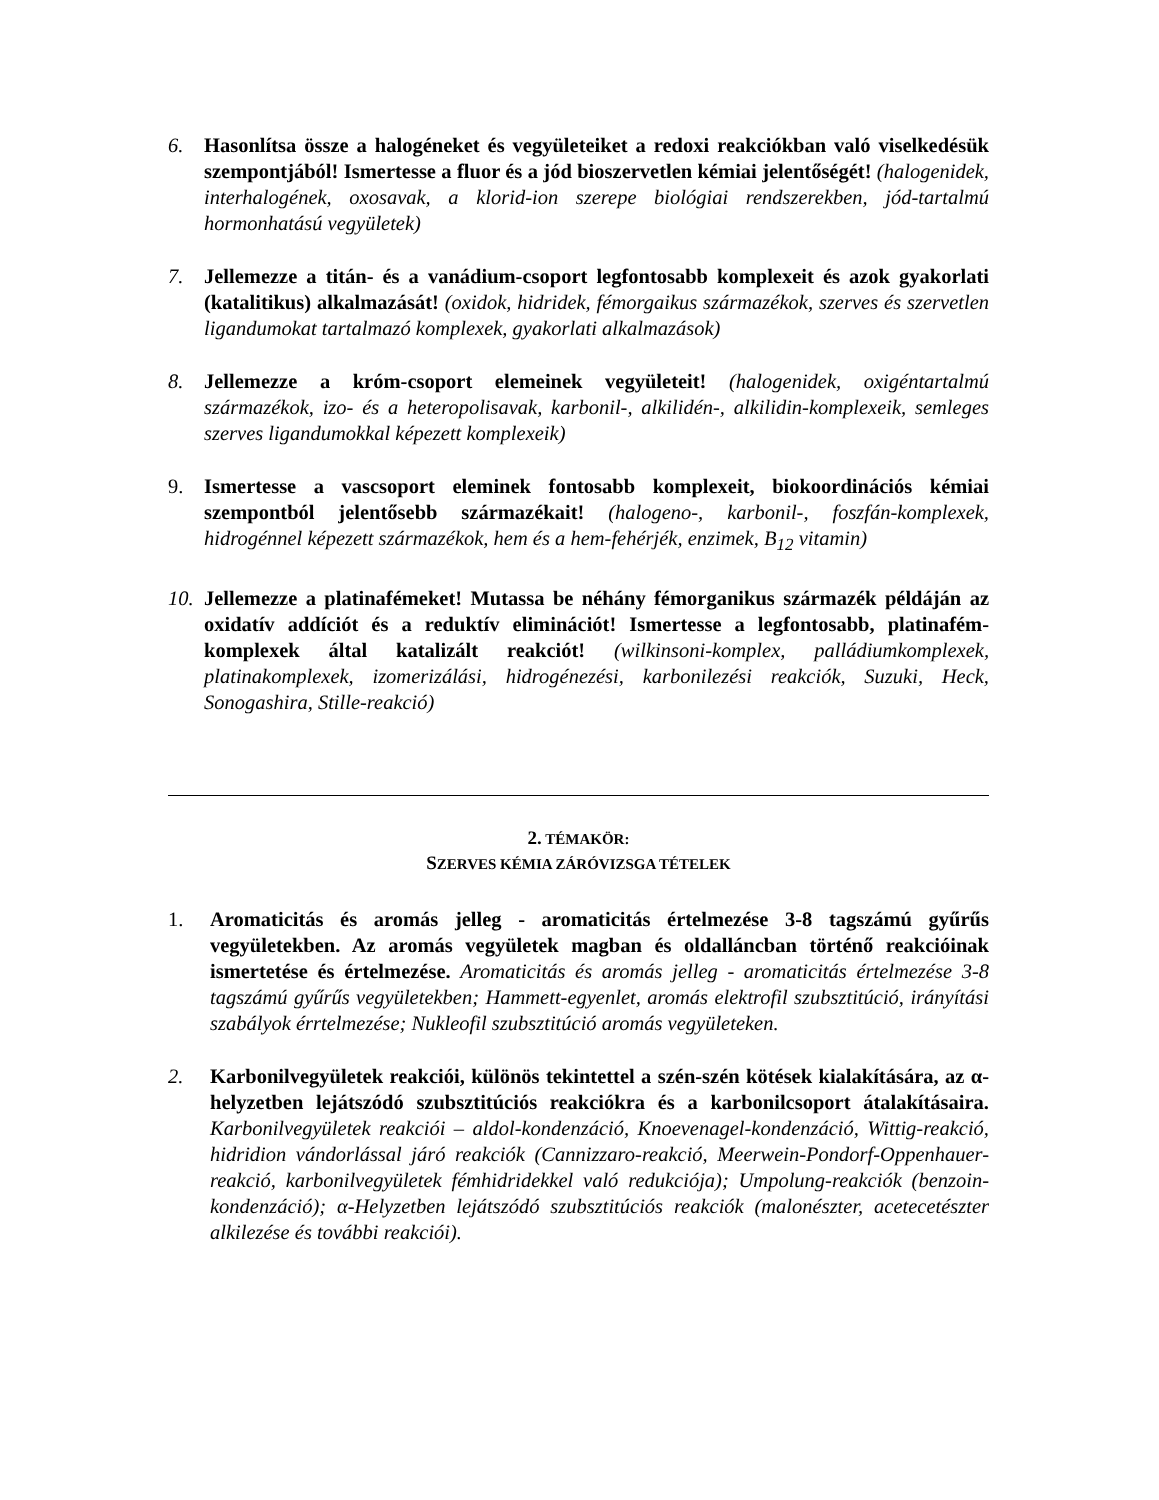6. Hasonlítsa össze a halogéneket és vegyületeiket a redoxi reakciókban való viselkedésük szempontjából! Ismertesse a fluor és a jód bioszervetlen kémiai jelentőségét! (halogenidek, interhalogének, oxosavak, a klorid-ion szerepe biológiai rendszerekben, jód-tartalmú hormonhatású vegyületek)
7. Jellemezze a titán- és a vanádium-csoport legfontosabb komplexeit és azok gyakorlati (katalitikus) alkalmazását! (oxidok, hidridek, fémorgaikus származékok, szerves és szervetlen ligandumokat tartalmazó komplexek, gyakorlati alkalmazások)
8. Jellemezze a króm-csoport elemeinek vegyületeit! (halogenidek, oxigéntartalmú származékok, izo- és a heteropolisavak, karbonil-, alkilidén-, alkilidin-komplexeik, semleges szerves ligandumokkal képezett komplexeik)
9. Ismertesse a vascsoport eleminek fontosabb komplexeit, biokoordinációs kémiai szempontból jelentősebb származékait! (halogeno-, karbonil-, foszfán-komplexek, hidrogénnel képezett származékok, hem és a hem-fehérjék, enzimek, B<sub>12</sub> vitamin)
10.
Jellemezze a platinafémeket! Mutassa be néhány fémorganikus származék példáján az oxidatív addíciót és a reduktív eliminációt! Ismertesse a legfontosabb, platinafém-komplexek által katalizált reakciót! (wilkinsoni-komplex, palládiumkomplexek, platinakomplexek, izomerizálási, hidrogénezési, karbonilezési reakciók, Suzuki, Heck, Sonogashira, Stille-reakció)
2. TÉMAKÖR:
SZERVES KÉMIA ZÁRÓVIZSGA TÉTELEK
1. Aromaticitás és aromás jelleg - aromaticitás értelmezése 3-8 tagszámú gyűrűs vegyületekben. Az aromás vegyületek magban és oldalláncban történő reakcióinak ismertetése és értelmezése. Aromaticitás és aromás jelleg - aromaticitás értelmezése 3-8 tagszámú gyűrűs vegyületekben; Hammett-egyenlet, aromás elektrofil szubsztitúció, irányítási szabályok érrtelmezése; Nukleofil szubsztitúció aromás vegyületeken.
2. Karbonilvegyületek reakciói, különös tekintettel a szén-szén kötések kialakítására, az α-helyzetben lejátszódó szubsztitúciós reakciókra és a karbonilcsoport átalakításaira. Karbonilvegyületek reakciói – aldol-kondenzáció, Knoevenagel-kondenzáció, Wittig-reakció, hidridion vándorlással járó reakciók (Cannizzaro-reakció, Meerwein-Pondorf-Oppenhauer-reakció, karbonilvegyületek fémhidridekkel való redukciója); Umpolung-reakciók (benzoin-kondenzáció); α-Helyzetben lejátszódó szubsztitúciós reakciók (malonészter, acetecetészter alkilezése és további reakciói).